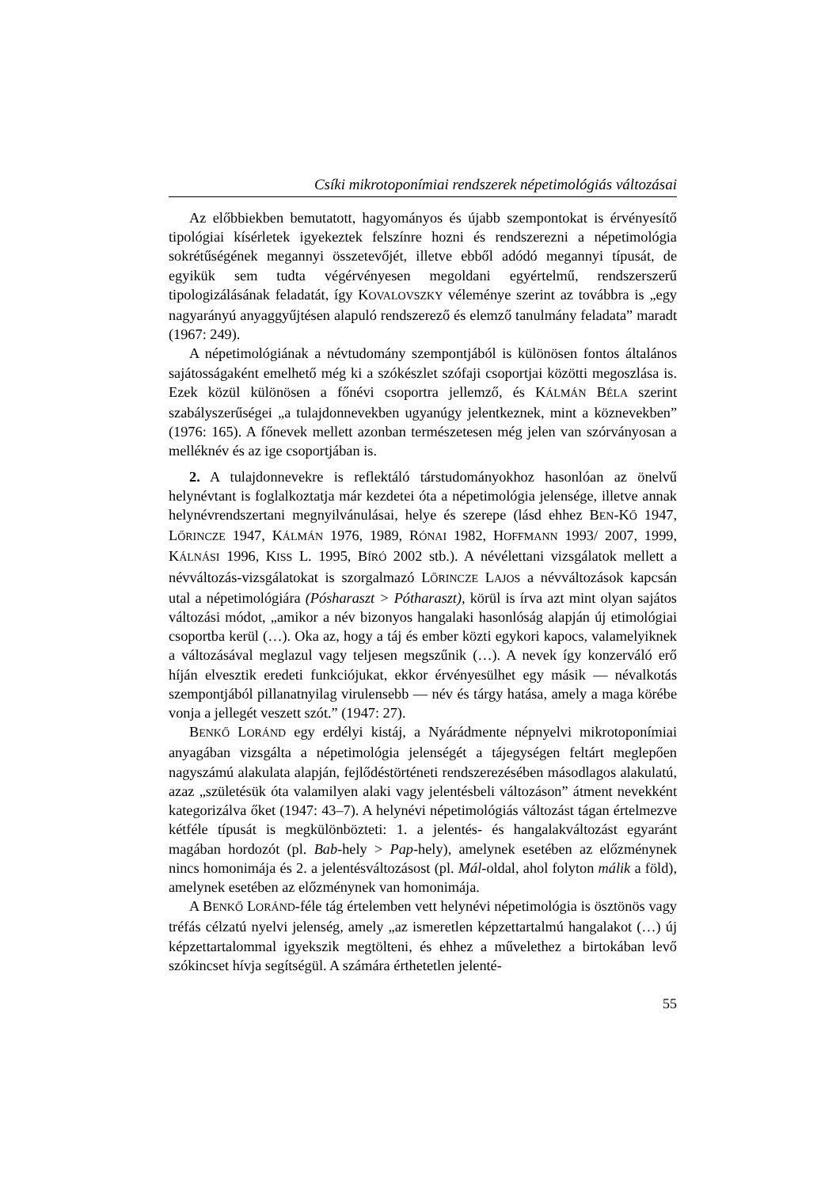Csíki mikrotoponímiai rendszerek népetimológiás változásai
Az előbbiekben bemutatott, hagyományos és újabb szempontokat is érvényesítő tipológiai kísérletek igyekeztek felszínre hozni és rendszerezni a népetimológia sokrétűségének megannyi összetevőjét, illetve ebből adódó megannyi típusát, de egyikük sem tudta végérvényesen megoldani egyértelmű, rendszerszerű tipologizálásának feladatát, így KOVALOVSZKY véleménye szerint az továbbra is „egy nagyarányú anyaggyűjtésen alapuló rendszerező és elemző tanulmány feladata” maradt (1967: 249).
A népetimológiának a névtudomány szempontjából is különösen fontos általános sajátosságaként emelhető még ki a szókészlet szófaji csoportjai közötti megoszlása is. Ezek közül különösen a főnévi csoportra jellemző, és KÁLMÁN BÉLA szerint szabályszerűségei „a tulajdonnevekben ugyanúgy jelentkeznek, mint a köznevekben” (1976: 165). A főnevek mellett azonban természetesen még jelen van szórványosan a melléknév és az ige csoportjában is.
2. A tulajdonnevekre is reflektáló társtudományokhoz hasonlóan az önelvű helynévtant is foglalkoztatja már kezdetei óta a népetimológia jelensége, illetve annak helynévrendszertani megnyilvánulásai, helye és szerepe (lásd ehhez BEN-KŐ 1947, LŐRINCZE 1947, KÁLMÁN 1976, 1989, RÓNAI 1982, HOFFMANN 1993/ 2007, 1999, KÁLNÁSI 1996, KISS L. 1995, BÍRÓ 2002 stb.). A névélettani vizsgálatok mellett a névváltozás-vizsgálatokat is szorgalmazó LŐRINCZE LAJOS a névváltozások kapcsán utal a népetimológiára (Pósharaszt > Pótharaszt), körül is írva azt mint olyan sajátos változási módot, „amikor a név bizonyos hangalaki hasonlóság alapján új etimológiai csoportba kerül (…). Oka az, hogy a táj és ember közti egykori kapocs, valamelyiknek a változásával meglazul vagy teljesen megszűnik (…). A nevek így konzerváló erő híján elvesztik eredeti funkciójukat, ekkor érvényesülhet egy másik — névalkotás szempontjából pillanatnyilag virulensebb — név és tárgy hatása, amely a maga körébe vonja a jellegét veszett szót.” (1947: 27).
BENKŐ LORÁND egy erdélyi kistáj, a Nyárádmente népnyelvi mikrotoponímiai anyagában vizsgálta a népetimológia jelenségét a tájegységen feltárt meglepően nagyszámú alakulata alapján, fejlődéstörténeti rendszerezésében másodlagos alakulatú, azaz „születésük óta valamilyen alaki vagy jelentésbeli változáson” átment nevekként kategorizálva őket (1947: 43–7). A helynévi népetimológiás változást tágan értelmezve kétféle típusát is megkülönbözteti: 1. a jelentés- és hangalakváltozást egyaránt magában hordozót (pl. Bab-hely > Pap-hely), amelynek esetében az előzménynek nincs homonimája és 2. a jelentésváltozásost (pl. Mál-oldal, ahol folyton málik a föld), amelynek esetében az előzménynek van homonimája.
A BENKŐ LORÁND-féle tág értelemben vett helynévi népetimológia is ösztönös vagy tréfás célzatú nyelvi jelenség, amely „az ismeretlen képzettartalmú hangalakot (…) új képzettartalommal igyekszik megtölteni, és ehhez a művelethez a birtokában levő szókincset hívja segítségül. A számára érthetetlen jelenté-
55